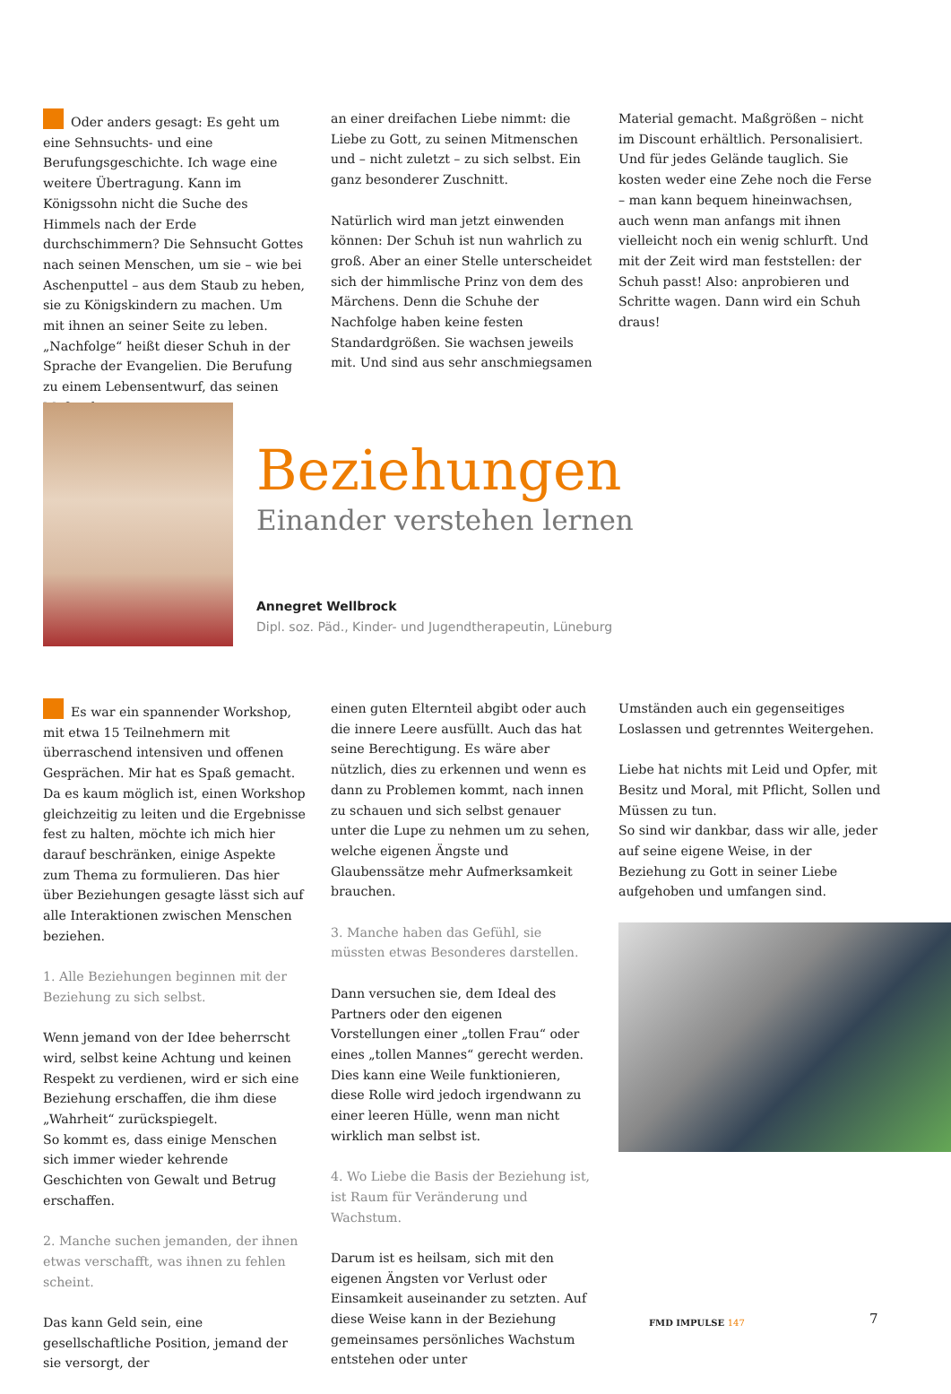Oder anders gesagt: Es geht um eine Sehnsuchts- und eine Berufungsgeschichte. Ich wage eine weitere Übertragung. Kann im Königssohn nicht die Suche des Himmels nach der Erde durchschimmern? Die Sehnsucht Gottes nach seinen Menschen, um sie – wie bei Aschenputtel – aus dem Staub zu heben, sie zu Königskindern zu machen. Um mit ihnen an seiner Seite zu leben. „Nachfolge“ heißt dieser Schuh in der Sprache der Evangelien. Die Berufung zu einem Lebensentwurf, das seinen Maßstab
an einer dreifachen Liebe nimmt: die Liebe zu Gott, zu seinen Mitmenschen und – nicht zuletzt – zu sich selbst. Ein ganz besonderer Zuschnitt.
Natürlich wird man jetzt einwenden können: Der Schuh ist nun wahrlich zu groß. Aber an einer Stelle unterscheidet sich der himmlische Prinz von dem des Märchens. Denn die Schuhe der Nachfolge haben keine festen Standardgrößen. Sie wachsen jeweils mit. Und sind aus sehr anschmiegsamen
Material gemacht. Maßgrößen – nicht im Discount erhältlich. Personalisiert. Und für jedes Gelände tauglich. Sie kosten weder eine Zehe noch die Ferse – man kann bequem hineinwachsen, auch wenn man anfangs mit ihnen vielleicht noch ein wenig schlurft. Und mit der Zeit wird man feststellen: der Schuh passt! Also: anprobieren und Schritte wagen. Dann wird ein Schuh draus!
Beziehungen
Einander verstehen lernen
Annegret Wellbrock
Dipl. soz. Päd., Kinder- und Jugendtherapeutin, Lüneburg
Es war ein spannender Workshop, mit etwa 15 Teilnehmern mit überraschend intensiven und offenen Gesprächen. Mir hat es Spaß gemacht. Da es kaum möglich ist, einen Workshop gleichzeitig zu leiten und die Ergebnisse fest zu halten, möchte ich mich hier darauf beschränken, einige Aspekte zum Thema zu formulieren. Das hier über Beziehungen gesagte lässt sich auf alle Interaktionen zwischen Menschen beziehen.
1. Alle Beziehungen beginnen mit der Beziehung zu sich selbst.
Wenn jemand von der Idee beherrscht wird, selbst keine Achtung und keinen Respekt zu verdienen, wird er sich eine Beziehung erschaffen, die ihm diese „Wahrheit“ zurückspiegelt.
So kommt es, dass einige Menschen sich immer wieder kehrende Geschichten von Gewalt und Betrug erschaffen.
2. Manche suchen jemanden, der ihnen etwas verschafft, was ihnen zu fehlen scheint.
Das kann Geld sein, eine gesellschaftliche Position, jemand der sie versorgt, der
einen guten Elternteil abgibt oder auch die innere Leere ausfüllt. Auch das hat seine Berechtigung. Es wäre aber nützlich, dies zu erkennen und wenn es dann zu Problemen kommt, nach innen zu schauen und sich selbst genauer unter die Lupe zu nehmen um zu sehen, welche eigenen Ängste und Glaubenssätze mehr Aufmerksamkeit brauchen.
3. Manche haben das Gefühl, sie müssten etwas Besonderes darstellen.
Dann versuchen sie, dem Ideal des Partners oder den eigenen Vorstellungen einer „tollen Frau“ oder eines „tollen Mannes“ gerecht werden. Dies kann eine Weile funktionieren, diese Rolle wird jedoch irgendwann zu einer leeren Hülle, wenn man nicht wirklich man selbst ist.
4. Wo Liebe die Basis der Beziehung ist, ist Raum für Veränderung und Wachstum.
Darum ist es heilsam, sich mit den eigenen Ängsten vor Verlust oder Einsamkeit auseinander zu setzten. Auf diese Weise kann in der Beziehung gemeinsames persönliches Wachstum entstehen oder unter
Umständen auch ein gegenseitiges Loslassen und getrenntes Weitergehen.
Liebe hat nichts mit Leid und Opfer, mit Besitz und Moral, mit Pflicht, Sollen und Müssen zu tun.
So sind wir dankbar, dass wir alle, jeder auf seine eigene Weise, in der Beziehung zu Gott in seiner Liebe aufgehoben und umfangen sind.
FMD IMPULSE 147 7